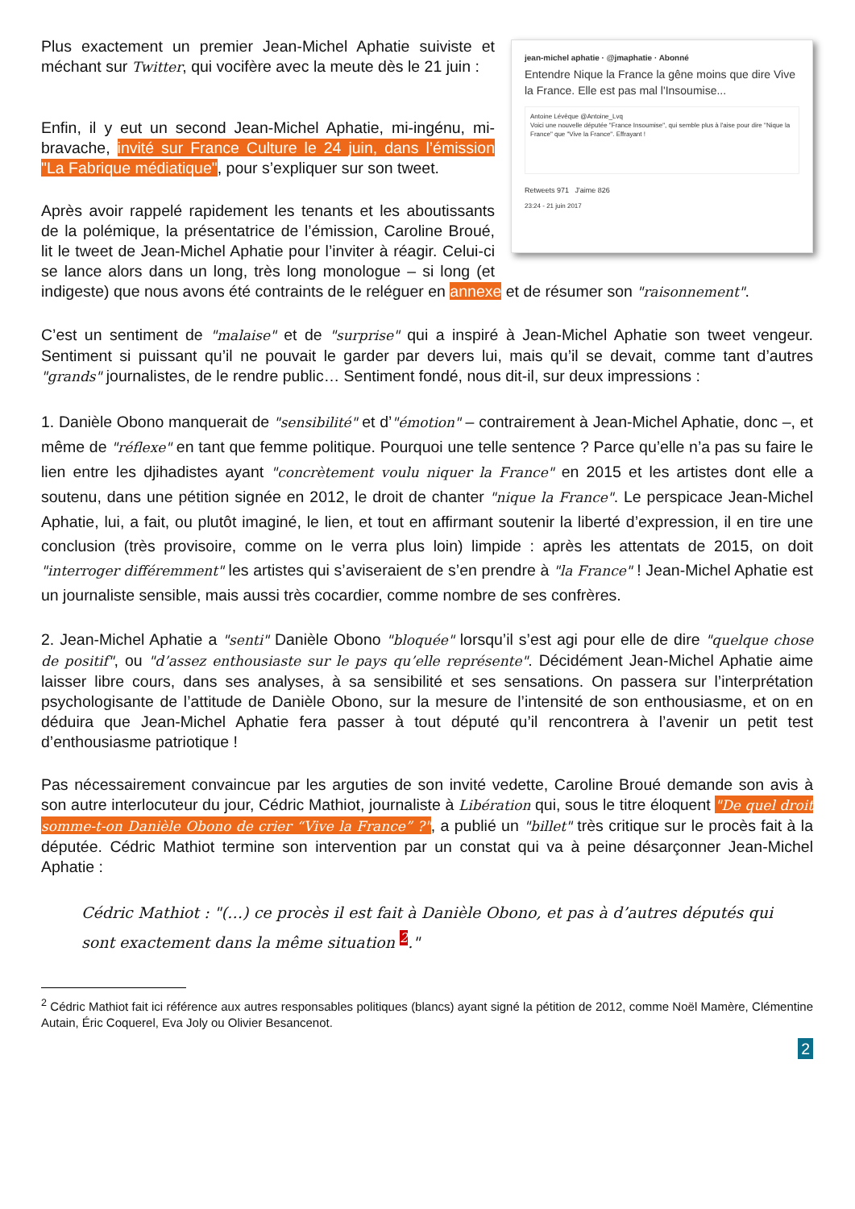jean-michel aphatie · @jmaphatie · Abonné
Entendre Nique la France la gêne moins que dire Vive la France. Elle est pas mal l'Insoumise...
Antoine Lévêque @Antoine_Lvq
Voici une nouvelle députée "France Insoumise", qui semble plus à l'aise pour dire "Nique la France" que "Vive la France". Effrayant !
Retweets 971 J'aime 826
23:24 - 21 juin 2017
Plus exactement un premier Jean-Michel Aphatie suiviste et méchant sur Twitter, qui vocifère avec la meute dès le 21 juin :
Enfin, il y eut un second Jean-Michel Aphatie, mi-ingénu, mi-bravache, invité sur France Culture le 24 juin, dans l’émission "La Fabrique médiatique", pour s’expliquer sur son tweet.
Après avoir rappelé rapidement les tenants et les aboutissants de la polémique, la présentatrice de l’émission, Caroline Broué, lit le tweet de Jean-Michel Aphatie pour l’inviter à réagir. Celui-ci se lance alors dans un long, très long monologue – si long (et indigeste) que nous avons été contraints de le reléguer en annexe et de résumer son "raisonnement".
C’est un sentiment de "malaise" et de "surprise" qui a inspiré à Jean-Michel Aphatie son tweet vengeur. Sentiment si puissant qu’il ne pouvait le garder par devers lui, mais qu’il se devait, comme tant d’autres "grands" journalistes, de le rendre public… Sentiment fondé, nous dit-il, sur deux impressions :
1. Danièle Obono manquerait de "sensibilité" et d’"émotion" – contrairement à Jean-Michel Aphatie, donc –, et même de "réflexe" en tant que femme politique. Pourquoi une telle sentence ? Parce qu’elle n’a pas su faire le lien entre les djihadistes ayant "concrètement voulu niquer la France" en 2015 et les artistes dont elle a soutenu, dans une pétition signée en 2012, le droit de chanter "nique la France". Le perspicace Jean-Michel Aphatie, lui, a fait, ou plutôt imaginé, le lien, et tout en affirmant soutenir la liberté d’expression, il en tire une conclusion (très provisoire, comme on le verra plus loin) limpide : après les attentats de 2015, on doit "interroger différemment" les artistes qui s’aviseraient de s’en prendre à "la France" ! Jean-Michel Aphatie est un journaliste sensible, mais aussi très cocardier, comme nombre de ses confrères.
2. Jean-Michel Aphatie a "senti" Danièle Obono "bloquée" lorsqu’il s’est agi pour elle de dire "quelque chose de positif", ou "d’assez enthousiaste sur le pays qu’elle représente". Décidément Jean-Michel Aphatie aime laisser libre cours, dans ses analyses, à sa sensibilité et ses sensations. On passera sur l’interprétation psychologisante de l’attitude de Danièle Obono, sur la mesure de l’intensité de son enthousiasme, et on en déduira que Jean-Michel Aphatie fera passer à tout député qu’il rencontrera à l’avenir un petit test d’enthousiasme patriotique !
Pas nécessairement convaincue par les arguties de son invité vedette, Caroline Broué demande son avis à son autre interlocuteur du jour, Cédric Mathiot, journaliste à Libération qui, sous le titre éloquent "De quel droit somme-t-on Danièle Obono de crier “Vive la France” ?", a publié un "billet" très critique sur le procès fait à la députée. Cédric Mathiot termine son intervention par un constat qui va à peine désarçonner Jean-Michel Aphatie :
Cédric Mathiot : "(…) ce procès il est fait à Danièle Obono, et pas à d’autres députés qui sont exactement dans la même situation <sup>2</sup>."
<sup>2</sup> Cédric Mathiot fait ici référence aux autres responsables politiques (blancs) ayant signé la pétition de 2012, comme Noël Mamère, Clémentine Autain, Éric Coquerel, Eva Joly ou Olivier Besancenot.
2